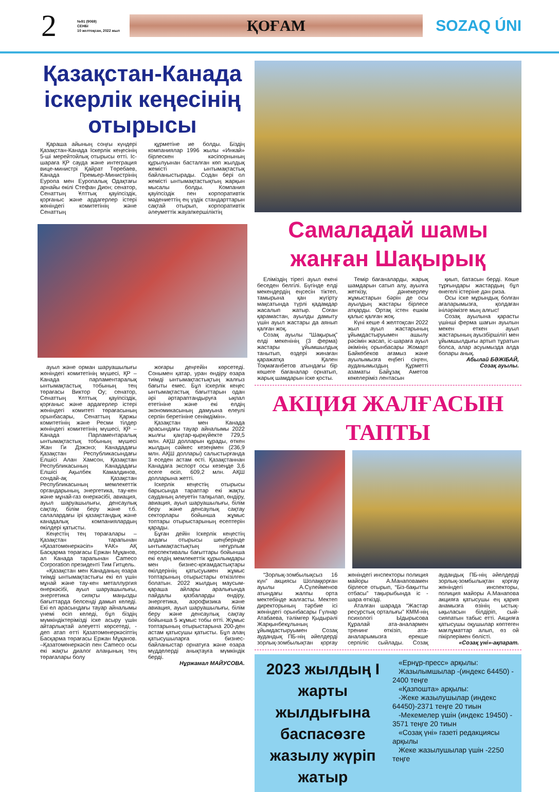2
№91 (9069)
СЕНБІ
10 желтоқсан, 2022 жыл
ҚОҒАМ
SOZAQ ÚNI
Қазақстан-Канада іскерлік кеңесінің отырысы
Қараша айының соңғы күндері Қазақстан-Канада Іскерлік кеңесінің 5-ші мерейтойлық отырысы өтті. Іс-шараға ҚР сауда және интеграция вице-министрі Қайрат Төребаев, Канада Премьер-Министрінің Еуропа мен Еуропалық Одақтағы арнайы өкілі Стефан Дион; сенатор, Сенаттың Ұлттық қауіпсіздік, қорғаныс және ардагерлер істері жөніндегі комитетінің және Сенаттың
құрметіне ие болды. Біздің компаниялар 1996 жылы «Инкай» бірлескен кәсіпорнының құрылуынан басталған көп жылдық жемісті ынтымақтастық байланыстырады. Содан бері ол жемісті ынтымақтастықтың жарқын мысалы болды. Компания қауіпсіздік пен корпоративтік мәдениеттің ең үздік стандарттарын сақтай отырып, корпоративтік әлеуметтік жауапкершіліктің
ауыл және орман шаруашылығы жөніндегі комитетінің мүшесі, ҚР – Канада парламентаралық ынтымақтастық тобының тең төрағасы Виктор Оу; сенатор, Сенаттың Ұлттық қауіпсіздік, қорғаныс және ардагерлер істері жөніндегі комитеті төрағасының орынбасары, Сенаттың Қаржы комитетінің және Ресми тілдер жөніндегі комитетінің мүшесі, ҚР – Канада Парламентаралық ынтымақтастық тобының мүшесі Жан Ги Дэжэнэ; Канададағы Қазақстан Республикасындағы Елшісі Алан Хамсон, Қазақстан Республикасының Канададағы Елшісі Ақылбек Камалдинов, сондай-ақ Қазақстан Республикасының мемлекеттік органдарының, энергетика, тау-кен және мұнай-газ өнеркәсібі, авиация, ауыл шаруашылығы, денсаулық сақтау, білім беру және т.б. салалардағы ірі қазақстандық және канадалық компаниялардың өкілдері қатысты.
Кеңестің тең төрағалары – Қазақстан тарапынан «Қазатомөнеркәсіп» ҰАК» АҚ Басқарма төрағасы Ержан Мұқанов, ал Канада тарапынан Cameco Corporation президенті Тим Гитцель.
«Қазақстан мен Канаданың өзара тиімді ынтымақтастығы екі ел үшін мұнай және тау-кен металлургия өнеркәсібі, ауыл шаруашылығы, энергетика сияқты маңызды бағыттарда белсенді дамып келеді. Екі ел арасындағы тауар айналымы үнемі өсіп келеді, бұл біздің мүмкіндіктерімізді іске асыру үшін айтарлықтай әлеуетті көрсетеді, - деп атап өтті Қазатомөнеркәсіптің Басқарма төрағасы Ержан Мұқанов. –Қазатомөнеркәсіп пен Cameco осы екі жақты диалог алаңының тең төрағалары болу
жоғары деңгейін көрсетеді. Сонымен қатар, уран өндіру өзара тиімді ынтымақтастықтың жалғыз бағыты емес. Бұл іскерлік кеңес ынтымақтастық бағыттарын одан әрі әртараптандыруға ықпал ететініне және екі елдің экономикасының дамуына елеулі серпін беретініне сенімдімін».
Қазақстан мен Канада арасындағы тауар айналымы 2022 жылғы қаңтар-қыркүйекте 729,5 млн. АҚШ долларын құрады, өткен жылдың сәйкес кезеңімен (236,9 млн. АҚШ доллары) салыстырғанда 3 еседен астам өсті. Қазақстаннан Канадаға экспорт осы кезеңде 3,6 есеге өсіп, 609,2 млн. АҚШ долларына жетті.
Іскерлік кеңестің отырысы барысында тараптар екі жақты сауданың әлеуетін талқылап, өндіру, авиация, ауыл шаруашылығы, білім беру және денсаулық сақтау секторлары бойынша жұмыс топтары отырыстарының есептерін қарады.
Бұған дейін Іскерлік кеңестің алдағы отырысы шеңберінде ынтымақтастықтың неғұрлым перспективалы бағыттары бойынша екі елдің мемлекеттік құрылымдары мен бизнес-қоғамдастықтары өкілдерінің қатысуымен жұмыс топтарының отырыстары өткізілген болатын. 2022 жылдың маусым-қараша айлары аралығында пайдалы қазбаларды өндіру, энергетика, аэрофизика және авиация, ауыл шаруашылығы, білім беру және денсаулық сақтау бойынша 5 жұмыс тобы өтті. Жұмыс топтарының отырыстарына 200-ден астам қатысушы қатысты. Бұл алаң қатысушыларға бизнес-байланыстар орнатуға және өзара мүдделерді анықтауға мүмкіндік берді.
Нұржамал МАЙУСОВА.
Самаладай шамы жанған Шақырық
Еліміздің тірегі ауыл екені беседен белгілі. Бүгінде елді мекендердің еңсесін тіктеп, тамырына қан жүгірту мақсатында түрлі қадамдар жасалып жатыр. Соған қарамастан, ауылды дамыту үшін ауыл жастары да аянып қалған жоқ.
Созақ ауылы “Шақырық” елді мекенінің (3 ферма) жастары ұйымшылдық танытып, өздері жинаған қаражатқа Қален Тоқмағанбетов атындағы бір көшеге бағаналар орнатып, жарық шамдарын іске қосты.
Темір бағаналарды, жарық шамдарын сатып алу, ауылға жеткізу, дәнекерлеу жұмыстарын бәрін де осы ауылдың жастары бірлесе атқарды. Ортақ істен ешкім қалыс қалған жоқ.
Күні кеше 4 желтоқсан 2022 жыл ауыл жастарының ұйымдастыруымен ашылу рәсімін жасап, іс-шараға ауыл әкімінің орынбасары Жомарт Байкөбеков ағамыз және ауылымызға еңбегі сіңген, ауданымыздың Құрметті азаматы Байұзақ Аметов көкелеріміз лентасын
қиып, батасын берді. Көше тұрғындары жастардың бұл өнегелі істеріне дән риза.
Осы іске мұрындық болған ағаларымызға, қолдаған ініләрімізге мың алғыс!
Созақ ауылына қарасты үшінші ферма шағын ауылын мекен еткен ауыл жастарының ауызбіршілігі мен ұйымшылдығы артып тұратын болса, алар асуымызда алда болары анық.
Абылай БӘЖІБАЙ,
Созақ ауылы.
АКЦИЯ ЖАЛҒАСЫН ТАПТЫ
“Зорлық-зомбылықсыз 16 күн” акциясы Шолаққорған ауылы А.Сүлейменов атындағы жалпы орта мектебінде жалғасты. Мектеп директорының тәрбие ісі жөніндегі орынбасары Гүлнар Атабаева, тәлімгер Қыдырәлі Жарқынбекұлының ұйымдастыруымен Созақ аудандық ПБ-нің әйелдерді зорлық-зомбылықтан қорғау жөніндегі инспекторы полиция майоры А.Манаповамен бірлесе отырып, “Біз-бақытты отбасы” тақырыбында іс - шара өткізді.
Аталған шарада “Жастар ресурстық орталығы” КММ-нің психологі Ыдырысова Құралай ата-аналармен тренинг өткізіп, ата-аналарымызға ерекше серпіліс сыйлады. Созақ аудандық ПБ-нің әйелдерді зорлық-зомбылықтан қорғау жөніндегі инспекторы, полиция майоры А.Манапова акцияға қатысушы ең қария анамызға өзінің ыстық-ықыласын білдіріп, сый-сияпатын табыс етті. Акцияға қатысушы оқушылар көптеген мағлұматтар алып, өз ой пікірлерімен бөлісті.
«Созақ үні»-ақпарат.
2023 жылдың І жарты жылдығына баспасөзге жазылу жүріп жатыр
«Ернұр-пресс» арқылы:
Жазылымшылар -(индекс 64450) - 2400 теңге
«Қазпошта» арқылы:
-Жеке жазылушылар (индекс 64450)-2371 теңге 20 тиын
-Мекемелер үшін (индекс 19450) - 3571 теңге 20 тиын
«Созақ үні» газеті редакциясы арқылы
Жеке жазылушылар үшін -2250 теңге